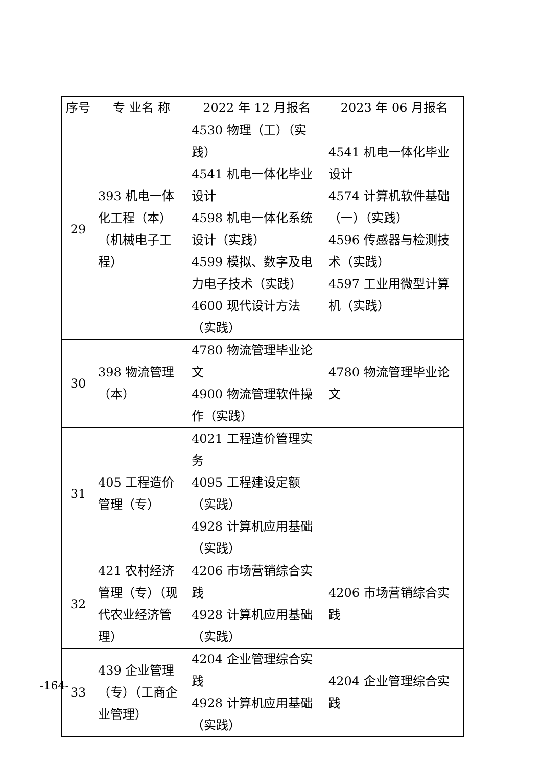| 序号 | 专 业名 称 | 2022 年 12 月报名 | 2023 年 06 月报名 |
| --- | --- | --- | --- |
| 29 | 393 机电一体化工程（本）（机械电子工程） | 4530 物理（工）（实践） 4541 机电一体化毕业设计 4598 机电一体化系统设计（实践） 4599 模拟、数字及电力电子技术（实践） 4600 现代设计方法（实践） | 4541 机电一体化毕业设计 4574 计算机软件基础（一）（实践） 4596 传感器与检测技术（实践） 4597 工业用微型计算机（实践） |
| 30 | 398 物流管理（本） | 4780 物流管理毕业论文 4900 物流管理软件操作（实践） | 4780 物流管理毕业论文 |
| 31 | 405 工程造价管理（专） | 4021 工程造价管理实务 4095 工程建设定额（实践） 4928 计算机应用基础（实践） | |
| 32 | 421 农村经济管理（专）（现代农业经济管理） | 4206 市场营销综合实践 4928 计算机应用基础（实践） | 4206 市场营销综合实践 |
| 33 | 439 企业管理（专）（工商企业管理） | 4204 企业管理综合实践 4928 计算机应用基础（实践） | 4204 企业管理综合实践 |
-164-